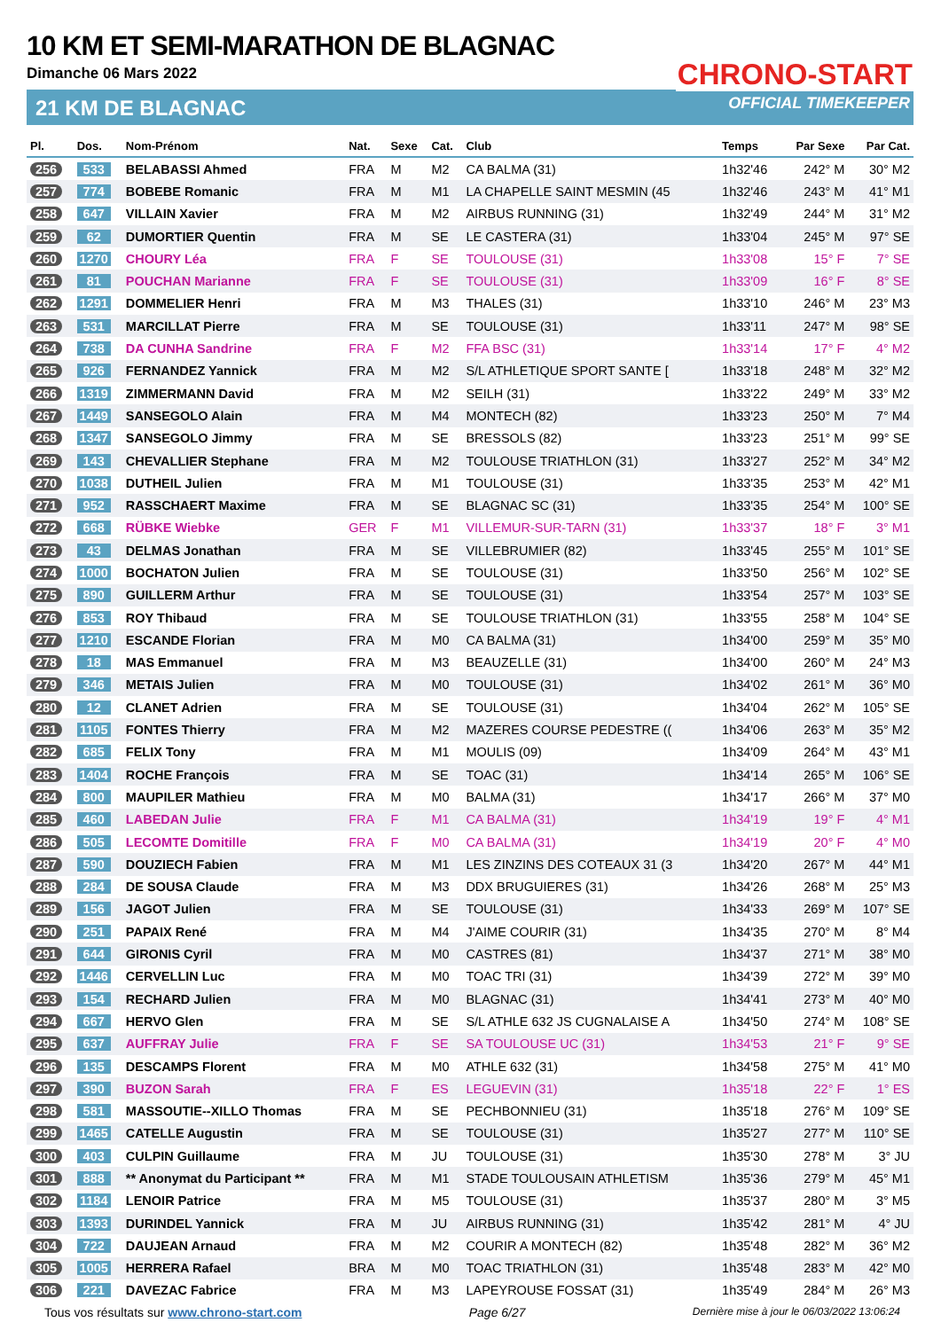10 KM ET SEMI-MARATHON DE BLAGNAC
Dimanche 06 Mars 2022
21 KM DE BLAGNAC
CHRONO-START
OFFICIAL TIMEKEEPER
| Pl. | Dos. | Nom-Prénom | Nat. | Sexe | Cat. | Club | Temps | Par Sexe | Par Cat. |
| --- | --- | --- | --- | --- | --- | --- | --- | --- | --- |
| 256 | 533 | BELABASSI Ahmed | FRA | M | M2 | CA BALMA (31) | 1h32'46 | 242° M | 30° M2 |
| 257 | 774 | BOBEBE Romanic | FRA | M | M1 | LA CHAPELLE SAINT MESMIN (45 | 1h32'46 | 243° M | 41° M1 |
| 258 | 647 | VILLAIN Xavier | FRA | M | M2 | AIRBUS RUNNING (31) | 1h32'49 | 244° M | 31° M2 |
| 259 | 62 | DUMORTIER Quentin | FRA | M | SE | LE CASTERA (31) | 1h33'04 | 245° M | 97° SE |
| 260 | 1270 | CHOURY Léa | FRA | F | SE | TOULOUSE (31) | 1h33'08 | 15° F | 7° SE |
| 261 | 81 | POUCHAN Marianne | FRA | F | SE | TOULOUSE (31) | 1h33'09 | 16° F | 8° SE |
| 262 | 1291 | DOMMELIER Henri | FRA | M | M3 | THALES (31) | 1h33'10 | 246° M | 23° M3 |
| 263 | 531 | MARCILLAT Pierre | FRA | M | SE | TOULOUSE (31) | 1h33'11 | 247° M | 98° SE |
| 264 | 738 | DA CUNHA Sandrine | FRA | F | M2 | FFA BSC (31) | 1h33'14 | 17° F | 4° M2 |
| 265 | 926 | FERNANDEZ Yannick | FRA | M | M2 | S/L ATHLETIQUE SPORT SANTE [ | 1h33'18 | 248° M | 32° M2 |
| 266 | 1319 | ZIMMERMANN David | FRA | M | M2 | SEILH (31) | 1h33'22 | 249° M | 33° M2 |
| 267 | 1449 | SANSEGOLO Alain | FRA | M | M4 | MONTECH (82) | 1h33'23 | 250° M | 7° M4 |
| 268 | 1347 | SANSEGOLO Jimmy | FRA | M | SE | BRESSOLS (82) | 1h33'23 | 251° M | 99° SE |
| 269 | 143 | CHEVALLIER Stephane | FRA | M | M2 | TOULOUSE TRIATHLON (31) | 1h33'27 | 252° M | 34° M2 |
| 270 | 1038 | DUTHEIL Julien | FRA | M | M1 | TOULOUSE (31) | 1h33'35 | 253° M | 42° M1 |
| 271 | 952 | RASSCHAERT Maxime | FRA | M | SE | BLAGNAC SC (31) | 1h33'35 | 254° M | 100° SE |
| 272 | 668 | RÜBKE Wiebke | GER | F | M1 | VILLEMUR-SUR-TARN (31) | 1h33'37 | 18° F | 3° M1 |
| 273 | 43 | DELMAS Jonathan | FRA | M | SE | VILLEBRUMIER (82) | 1h33'45 | 255° M | 101° SE |
| 274 | 1000 | BOCHATON Julien | FRA | M | SE | TOULOUSE (31) | 1h33'50 | 256° M | 102° SE |
| 275 | 890 | GUILLERM Arthur | FRA | M | SE | TOULOUSE (31) | 1h33'54 | 257° M | 103° SE |
| 276 | 853 | ROY Thibaud | FRA | M | SE | TOULOUSE TRIATHLON (31) | 1h33'55 | 258° M | 104° SE |
| 277 | 1210 | ESCANDE Florian | FRA | M | M0 | CA BALMA (31) | 1h34'00 | 259° M | 35° M0 |
| 278 | 18 | MAS Emmanuel | FRA | M | M3 | BEAUZELLE (31) | 1h34'00 | 260° M | 24° M3 |
| 279 | 346 | METAIS Julien | FRA | M | M0 | TOULOUSE (31) | 1h34'02 | 261° M | 36° M0 |
| 280 | 12 | CLANET Adrien | FRA | M | SE | TOULOUSE (31) | 1h34'04 | 262° M | 105° SE |
| 281 | 1105 | FONTES Thierry | FRA | M | M2 | MAZERES COURSE PEDESTRE (( | 1h34'06 | 263° M | 35° M2 |
| 282 | 685 | FELIX Tony | FRA | M | M1 | MOULIS (09) | 1h34'09 | 264° M | 43° M1 |
| 283 | 1404 | ROCHE François | FRA | M | SE | TOAC (31) | 1h34'14 | 265° M | 106° SE |
| 284 | 800 | MAUPILER Mathieu | FRA | M | M0 | BALMA (31) | 1h34'17 | 266° M | 37° M0 |
| 285 | 460 | LABEDAN Julie | FRA | F | M1 | CA BALMA (31) | 1h34'19 | 19° F | 4° M1 |
| 286 | 505 | LECOMTE Domitille | FRA | F | M0 | CA BALMA (31) | 1h34'19 | 20° F | 4° M0 |
| 287 | 590 | DOUZIECH Fabien | FRA | M | M1 | LES ZINZINS DES COTEAUX 31 (3 | 1h34'20 | 267° M | 44° M1 |
| 288 | 284 | DE SOUSA Claude | FRA | M | M3 | DDX BRUGUIERES (31) | 1h34'26 | 268° M | 25° M3 |
| 289 | 156 | JAGOT Julien | FRA | M | SE | TOULOUSE (31) | 1h34'33 | 269° M | 107° SE |
| 290 | 251 | PAPAIX René | FRA | M | M4 | J'AIME COURIR (31) | 1h34'35 | 270° M | 8° M4 |
| 291 | 644 | GIRONIS Cyril | FRA | M | M0 | CASTRES (81) | 1h34'37 | 271° M | 38° M0 |
| 292 | 1446 | CERVELLIN Luc | FRA | M | M0 | TOAC TRI (31) | 1h34'39 | 272° M | 39° M0 |
| 293 | 154 | RECHARD Julien | FRA | M | M0 | BLAGNAC (31) | 1h34'41 | 273° M | 40° M0 |
| 294 | 667 | HERVO Glen | FRA | M | SE | S/L ATHLE 632 JS CUGNALAISE A | 1h34'50 | 274° M | 108° SE |
| 295 | 637 | AUFFRAY Julie | FRA | F | SE | SA TOULOUSE UC (31) | 1h34'53 | 21° F | 9° SE |
| 296 | 135 | DESCAMPS Florent | FRA | M | M0 | ATHLE 632 (31) | 1h34'58 | 275° M | 41° M0 |
| 297 | 390 | BUZON Sarah | FRA | F | ES | LEGUEVIN (31) | 1h35'18 | 22° F | 1° ES |
| 298 | 581 | MASSOUTIE--XILLO Thomas | FRA | M | SE | PECHBONNIEU (31) | 1h35'18 | 276° M | 109° SE |
| 299 | 1465 | CATELLE Augustin | FRA | M | SE | TOULOUSE (31) | 1h35'27 | 277° M | 110° SE |
| 300 | 403 | CULPIN Guillaume | FRA | M | JU | TOULOUSE (31) | 1h35'30 | 278° M | 3° JU |
| 301 | 888 | ** Anonymat du Participant ** | FRA | M | M1 | STADE TOULOUSAIN ATHLETISM | 1h35'36 | 279° M | 45° M1 |
| 302 | 1184 | LENOIR Patrice | FRA | M | M5 | TOULOUSE (31) | 1h35'37 | 280° M | 3° M5 |
| 303 | 1393 | DURINDEL Yannick | FRA | M | JU | AIRBUS RUNNING (31) | 1h35'42 | 281° M | 4° JU |
| 304 | 722 | DAUJEAN Arnaud | FRA | M | M2 | COURIR A MONTECH (82) | 1h35'48 | 282° M | 36° M2 |
| 305 | 1005 | HERRERA Rafael | BRA | M | M0 | TOAC TRIATHLON (31) | 1h35'48 | 283° M | 42° M0 |
| 306 | 221 | DAVEZAC Fabrice | FRA | M | M3 | LAPEYROUSE FOSSAT (31) | 1h35'49 | 284° M | 26° M3 |
Tous vos résultats sur www.chrono-start.com Page 6/27 Dernière mise à jour le 06/03/2022 13:06:24